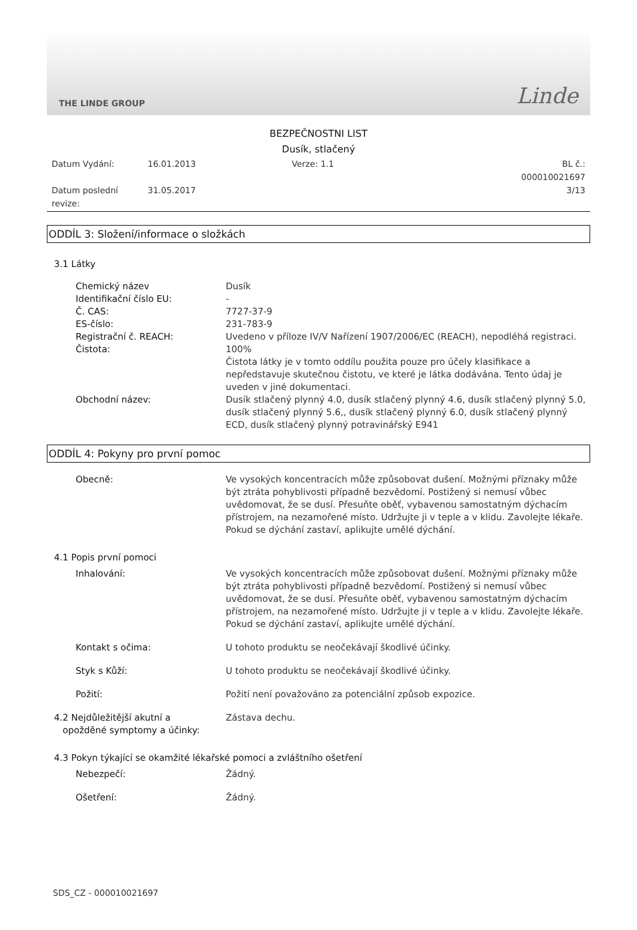THE LINDE GROUP Linde
BEZPEČNOSTNI LIST
Dusík, stlačený
Datum Vydání: 16.01.2013 Verze: 1.1 BL č.: 000010021697 Datum poslední revize: 31.05.2017 3/13
ODDÍL 3: Složení/informace o složkách
3.1 Látky
Chemický název Dusík
Identifikační číslo EU: -
Č. CAS: 7727-37-9
ES-číslo: 231-783-9
Registrační č. REACH: Uvedeno v příloze IV/V Nařízení 1907/2006/EC (REACH), nepodléhá registraci.
Čistota: 100%
Čistota látky je v tomto oddílu použita pouze pro účely klasifikace a nepředstavuje skutečnou čistotu, ve které je látka dodávána. Tento údaj je uveden v jiné dokumentaci.
Obchodní název: Dusík stlačený plynný 4.0, dusík stlačený plynný 4.6, dusík stlačený plynný 5.0, dusík stlačený plynný 5.6,, dusík stlačený plynný 6.0, dusík stlačený plynný ECD, dusík stlačený plynný potravinářský E941
ODDÍL 4: Pokyny pro první pomoc
Obecně: Ve vysokých koncentracích může způsobovat dušení. Možnými příznaky může být ztráta pohyblivosti případně bezvědomí. Postižený si nemusí vůbec uvědomovat, že se dusí. Přesuňte oběť, vybavenou samostatným dýchacím přístrojem, na nezamořené místo. Udržujte ji v teple a v klidu. Zavolejte lékaře. Pokud se dýchání zastaví, aplikujte umělé dýchání.
4.1 Popis první pomoci
Inhalování: Ve vysokých koncentracích může způsobovat dušení. Možnými příznaky může být ztráta pohyblivosti případně bezvědomí. Postižený si nemusí vůbec uvědomovat, že se dusí. Přesuňte oběť, vybavenou samostatným dýchacím přístrojem, na nezamořené místo. Udržujte ji v teple a v klidu. Zavolejte lékaře. Pokud se dýchání zastaví, aplikujte umělé dýchání.
Kontakt s očima: U tohoto produktu se neočekávají škodlivé účinky.
Styk s Kůží: U tohoto produktu se neočekávají škodlivé účinky.
Požití: Požití není považováno za potenciální způsob expozice.
4.2 Nejdůležitější akutní a
opožděné symptomy a účinky: Zástava dechu.
4.3 Pokyn týkající se okamžité lékařské pomoci a zvláštního ošetření
Nebezpečí: Žádný.
Ošetření: Žádný.
SDS_CZ - 000010021697